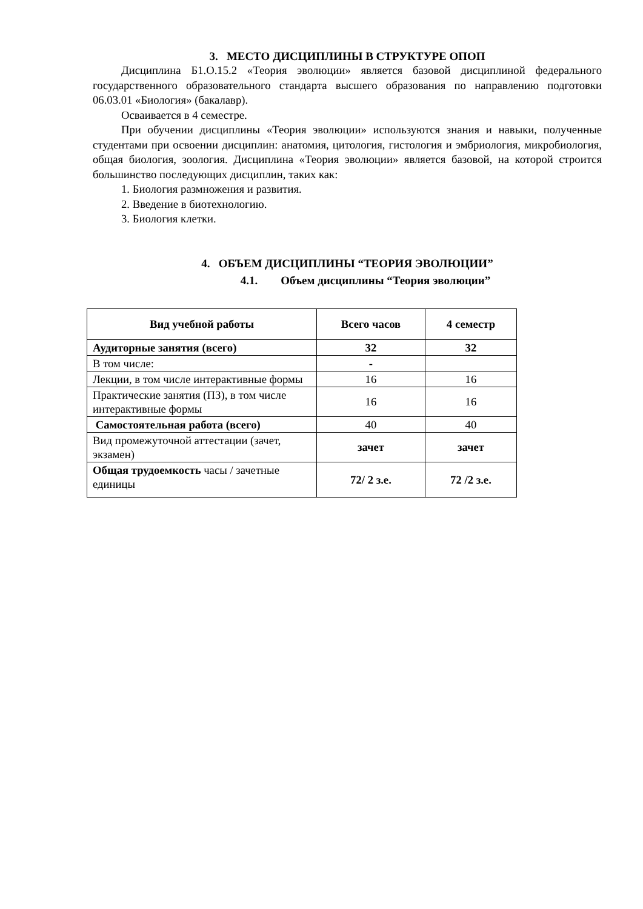3. МЕСТО ДИСЦИПЛИНЫ В СТРУКТУРЕ ОПОП
Дисциплина Б1.О.15.2 «Теория эволюции» является базовой дисциплиной федерального государственного образовательного стандарта высшего образования по направлению подготовки 06.03.01 «Биология» (бакалавр).
Осваивается в 4 семестре.
При обучении дисциплины «Теория эволюции» используются знания и навыки, полученные студентами при освоении дисциплин: анатомия, цитология, гистология и эмбриология, микробиология, общая биология, зоология. Дисциплина «Теория эволюции» является базовой, на которой строится большинство последующих дисциплин, таких как:
1. Биология размножения и развития.
2. Введение в биотехнологию.
3. Биология клетки.
4. ОБЪЕМ ДИСЦИПЛИНЫ “ТЕОРИЯ ЭВОЛЮЦИИ”
4.1. Объем дисциплины “Теория эволюции”
| Вид учебной работы | Всего часов | 4 семестр |
| --- | --- | --- |
| Аудиторные занятия (всего) | 32 | 32 |
| В том числе: | - | |
| Лекции, в том числе интерактивные формы | 16 | 16 |
| Практические занятия (ПЗ), в том числе интерактивные формы | 16 | 16 |
| Самостоятельная работа (всего) | 40 | 40 |
| Вид промежуточной аттестации (зачет, экзамен) | зачет | зачет |
| Общая трудоемкость часы / зачетные единицы | 72/ 2 з.е. | 72 /2 з.е. |